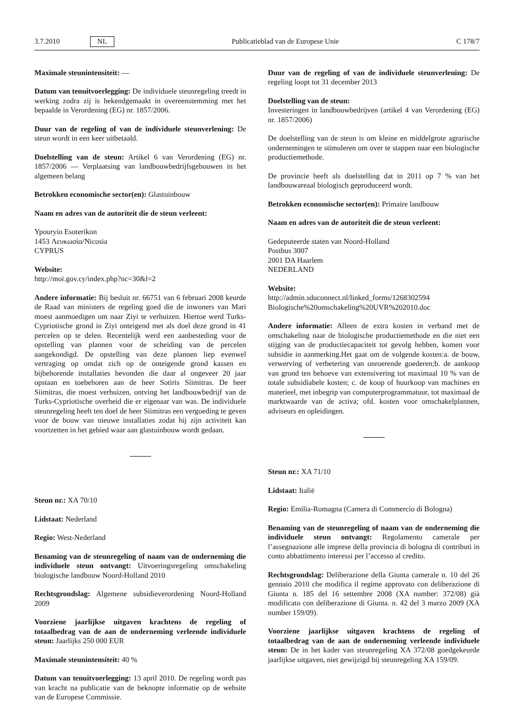3.7.2010 NL Publicatieblad van de Europese Unie C 178/7
Maximale steunintensiteit: —
Datum van tenuitvoerlegging: De individuele steunregeling treedt in werking zodra zij is bekendgemaakt in overeenstemming met het bepaalde in Verordening (EG) nr. 1857/2006.
Duur van de regeling of van de individuele steunverlening: De steun wordt in een keer uitbetaald.
Doelstelling van de steun: Artikel 6 van Verordening (EG) nr. 1857/2006 — Verplaatsing van landbouwbedrijfsgebouwen in het algemeen belang
Betrokken economische sector(en): Glastuinbouw
Naam en adres van de autoriteit die de steun verleent:
Ypouryio Esoterikon
1453 Λευκωσία/Nicosia
CYPRUS
Website:
http://moi.gov.cy/index.php?nc=30&l=2
Andere informatie: Bij besluit nr. 66751 van 6 februari 2008 keurde de Raad van ministers de regeling goed die de inwoners van Mari moest aanmoedigen om naar Ziyi te verhuizen. Hiertoe werd Turks-Cypriotische grond in Ziyi onteigend met als doel deze grond in 41 percelen op te delen. Recentelijk werd een aanbesteding voor de opstelling van plannen voor de scheiding van de percelen aangekondigd. De opstelling van deze plannen liep evenwel vertraging op omdat zich op de onteigende grond kassen en bijbehorende installaties bevonden die daar al ongeveer 20 jaar opstaan en toebehoren aan de heer Sotiris Siimitras. De heer Siimitras, die moest verhuizen, ontving het landbouwbedrijf van de Turks-Cypriotische overheid die er eigenaar van was. De individuele steunregeling heeft ten doel de heer Siimitras een vergoeding te geven voor de bouw van nieuwe installaties zodat hij zijn activiteit kan voortzetten in het gebied waar aan glastuinbouw wordt gedaan.
Steun nr.: XA 70/10
Lidstaat: Nederland
Regio: West-Nederland
Benaming van de steunregeling of naam van de onderneming die individuele steun ontvangt: Uitvoeringsregeling omschakeling biologische landbouw Noord-Holland 2010
Rechtsgrondslag: Algemene subsidieverordening Noord-Holland 2009
Voorziene jaarlijkse uitgaven krachtens de regeling of totaalbedrag van de aan de onderneming verleende individuele steun: Jaarlijks 250 000 EUR
Maximale steunintensiteit: 40 %
Datum van tenuitvoerlegging: 13 april 2010. De regeling wordt pas van kracht na publicatie van de beknopte informatie op de website van de Europese Commissie.
Duur van de regeling of van de individuele steunverlening: De regeling loopt tot 31 december 2013
Doelstelling van de steun:
Investeringen in landbouwbedrijven (artikel 4 van Verordening (EG) nr. 1857/2006)
De doelstelling van de steun is om kleine en middelgrote agrarische ondernemingen te stimuleren om over te stappen naar een biologische productiemethode.
De provincie heeft als doelstelling dat in 2011 op 7 % van het landbouwareaal biologisch geproduceerd wordt.
Betrokken economische sector(en): Primaire landbouw
Naam en adres van de autoriteit die de steun verleent:
Gedeputeerde staten van Noord-Holland
Postbus 3007
2001 DA Haarlem
NEDERLAND
Website:
http://admin.sduconnect.nl/linked_forms/1268302594 Biologische%20omschakeling%20UVR%202010.doc
Andere informatie: Alleen de extra kosten in verband met de omschakeling naar de biologische productiemethode en die niet een stijging van de productiecapaciteit tot gevolg hebben, komen voor subsidie in aanmerking.Het gaat om de volgende kosten:a. de bouw, verwerving of verbetering van onroerende goederen;b. de aankoop van grond ten behoeve van extensivering tot maximaal 10 % van de totale subsidiabele kosten; c. de koop of huurkoop van machines en materieel, met inbegrip van computerprogrammatuur, tot maximaal de marktwaarde van de activa; ofd. kosten voor omschakelplannen, adviseurs en opleidingen.
Steun nr.: XA 71/10
Lidstaat: Italië
Regio: Emilia-Romagna (Camera di Commercio di Bologna)
Benaming van de steunregeling of naam van de onderneming die individuele steun ontvangt: Regolamento camerale per l’assegnazione alle imprese della provincia di bologna di contributi in conto abbattimento interessi per l’accesso al credito.
Rechtsgrondslag: Deliberazione della Giunta camerale n. 10 del 26 gennaio 2010 che modifica il regime approvato con deliberazione di Giunta n. 185 del 16 settembre 2008 (XA number: 372/08) già modificato con deliberazione di Giunta. n. 42 del 3 marzo 2009 (XA number 159/09).
Voorziene jaarlijkse uitgaven krachtens de regeling of totaalbedrag van de aan de onderneming verleende individuele steun: De in het kader van steunregeling XA 372/08 goedgekeurde jaarlijkse uitgaven, niet gewijzigd bij steunregeling XA 159/09.